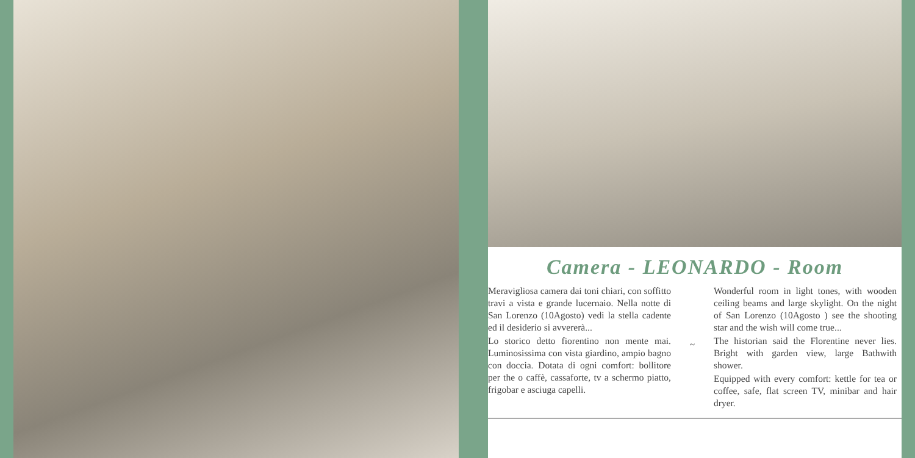Camera - LEONARDO - Room
Meravigliosa camera dai toni chiari, con soffitto travi a vista e grande lucernaio. Nella notte di San Lorenzo (10Agosto) vedi la stella cadente ed il desiderio si avvererà...
Lo storico detto fiorentino non mente mai. Luminosissima con vista giardino, ampio bagno con doccia. Dotata di ogni comfort: bollitore per the o caffè, cassaforte, tv a schermo piatto, frigobar e asciuga capelli.
~
Wonderful room in light tones, with wooden ceiling beams and large skylight. On the night of San Lorenzo (10Agosto ) see the shooting star and the wish will come true...
The historian said the Florentine never lies. Bright with garden view, large Bathwith shower.
Equipped with every comfort: kettle for tea or coffee, safe, flat screen TV, minibar and hair dryer.